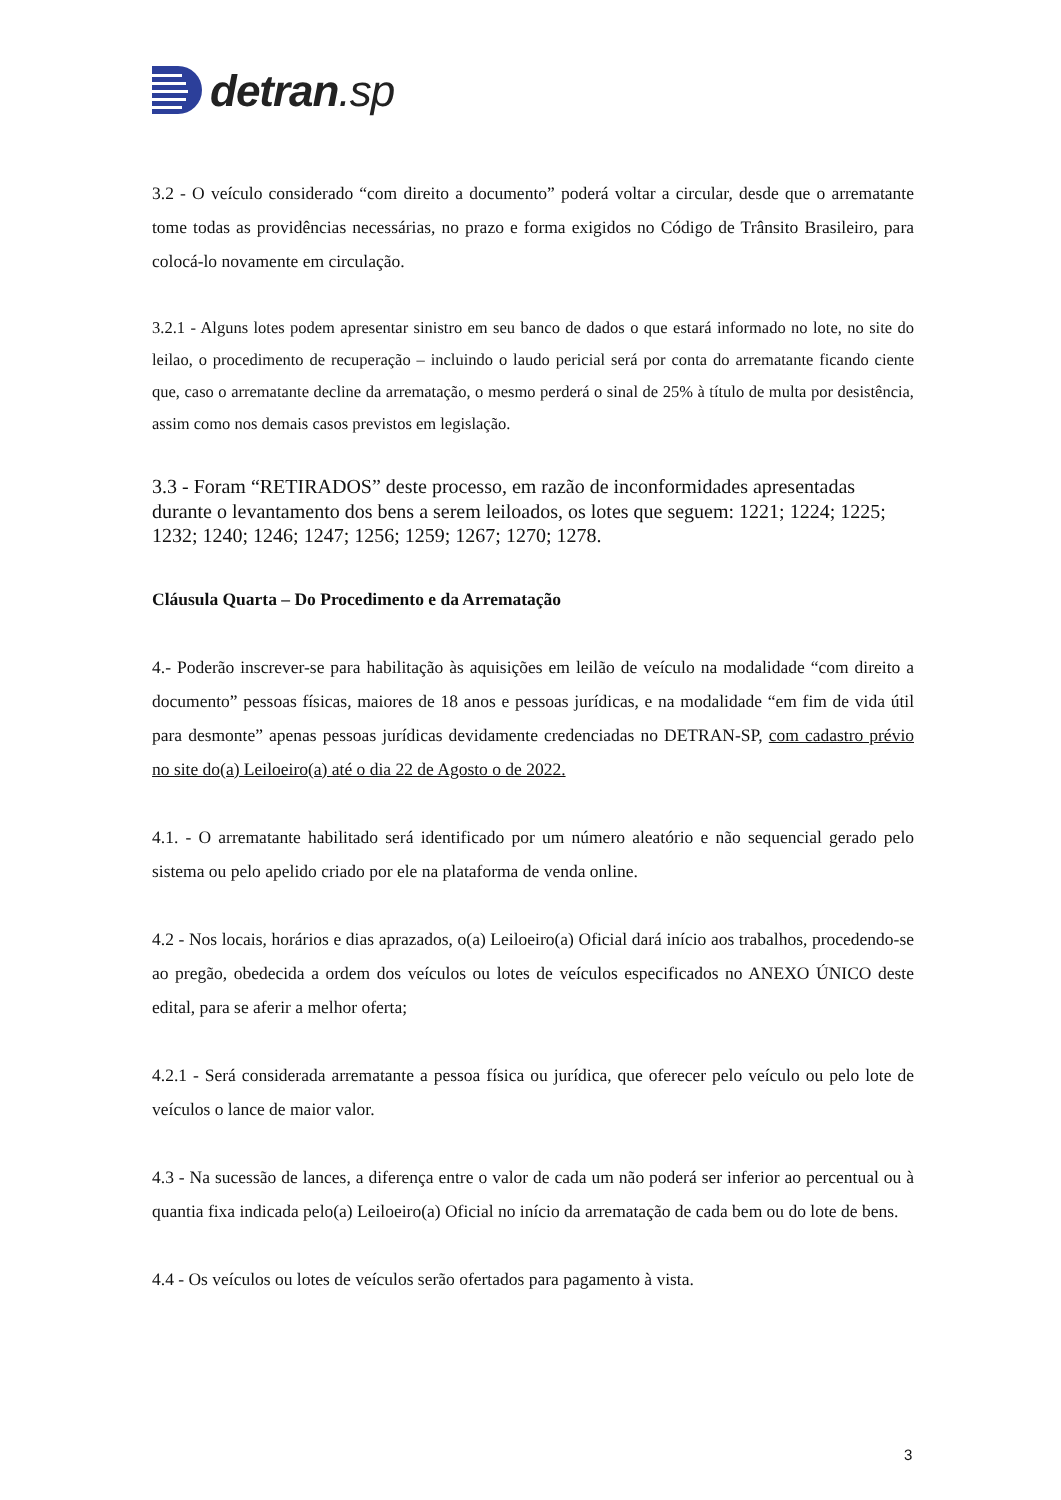detran.sp
3.2 - O veículo considerado “com direito a documento” poderá voltar a circular, desde que o arrematante tome todas as providências necessárias, no prazo e forma exigidos no Código de Trânsito Brasileiro, para colocá-lo novamente em circulação.
3.2.1 - Alguns lotes podem apresentar sinistro em seu banco de dados o que estará informado no lote, no site do leilao, o procedimento de recuperação – incluindo o laudo pericial será por conta do arrematante ficando ciente que, caso o arrematante decline da arrematação, o mesmo perderá o sinal de 25% à título de multa por desistência, assim como nos demais casos previstos em legislação.
3.3 - Foram “RETIRADOS” deste processo, em razão de inconformidades apresentadas durante o levantamento dos bens a serem leiloados, os lotes que seguem: 1221; 1224; 1225; 1232; 1240; 1246; 1247; 1256; 1259; 1267; 1270; 1278.
Cláusula Quarta – Do Procedimento e da Arrematação
4.- Poderão inscrever-se para habilitação às aquisições em leilão de veículo na modalidade “com direito a documento” pessoas físicas, maiores de 18 anos e pessoas jurídicas, e na modalidade “em fim de vida útil para desmonte” apenas pessoas jurídicas devidamente credenciadas no DETRAN-SP, com cadastro prévio no site do(a) Leiloeiro(a) até o dia 22 de Agosto o de 2022.
4.1. - O arrematante habilitado será identificado por um número aleatório e não sequencial gerado pelo sistema ou pelo apelido criado por ele na plataforma de venda online.
4.2 - Nos locais, horários e dias aprazados, o(a) Leiloeiro(a) Oficial dará início aos trabalhos, procedendo-se ao pregão, obedecida a ordem dos veículos ou lotes de veículos especificados no ANEXO ÚNICO deste edital, para se aferir a melhor oferta;
4.2.1 - Será considerada arrematante a pessoa física ou jurídica, que oferecer pelo veículo ou pelo lote de veículos o lance de maior valor.
4.3 - Na sucessão de lances, a diferença entre o valor de cada um não poderá ser inferior ao percentual ou à quantia fixa indicada pelo(a) Leiloeiro(a) Oficial no início da arrematação de cada bem ou do lote de bens.
4.4 - Os veículos ou lotes de veículos serão ofertados para pagamento à vista.
3